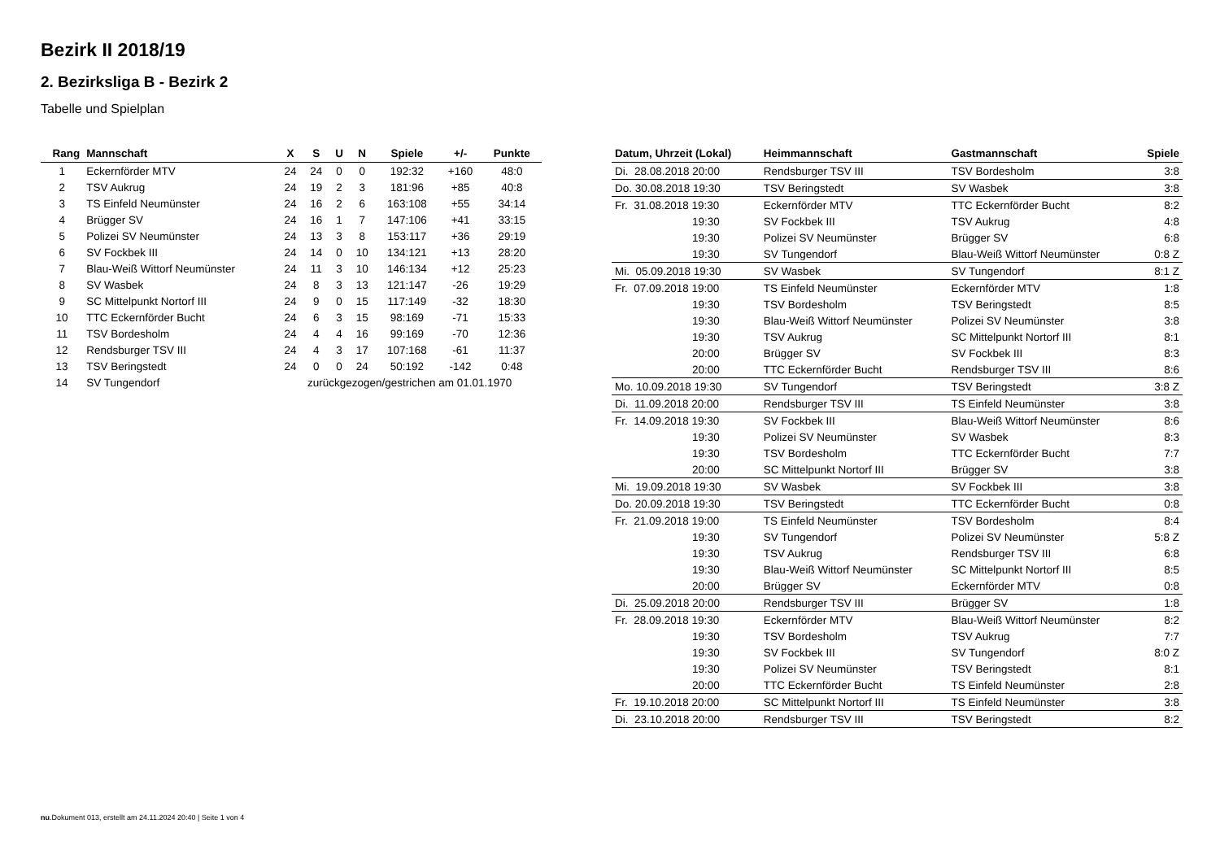Bezirk II 2018/19
2. Bezirksliga B - Bezirk 2
Tabelle und Spielplan
| Rang | Mannschaft | X | S | U | N | Spiele | +/- | Punkte |
| --- | --- | --- | --- | --- | --- | --- | --- | --- |
| 1 | Eckernförder MTV | 24 | 24 | 0 | 0 | 192:32 | +160 | 48:0 |
| 2 | TSV Aukrug | 24 | 19 | 2 | 3 | 181:96 | +85 | 40:8 |
| 3 | TS Einfeld Neumünster | 24 | 16 | 2 | 6 | 163:108 | +55 | 34:14 |
| 4 | Brügger SV | 24 | 16 | 1 | 7 | 147:106 | +41 | 33:15 |
| 5 | Polizei SV Neumünster | 24 | 13 | 3 | 8 | 153:117 | +36 | 29:19 |
| 6 | SV Fockbek III | 24 | 14 | 0 | 10 | 134:121 | +13 | 28:20 |
| 7 | Blau-Weiß Wittorf Neumünster | 24 | 11 | 3 | 10 | 146:134 | +12 | 25:23 |
| 8 | SV Wasbek | 24 | 8 | 3 | 13 | 121:147 | -26 | 19:29 |
| 9 | SC Mittelpunkt Nortorf III | 24 | 9 | 0 | 15 | 117:149 | -32 | 18:30 |
| 10 | TTC Eckernförder Bucht | 24 | 6 | 3 | 15 | 98:169 | -71 | 15:33 |
| 11 | TSV Bordesholm | 24 | 4 | 4 | 16 | 99:169 | -70 | 12:36 |
| 12 | Rendsburger TSV III | 24 | 4 | 3 | 17 | 107:168 | -61 | 11:37 |
| 13 | TSV Beringstedt | 24 | 0 | 0 | 24 | 50:192 | -142 | 0:48 |
| 14 | SV Tungendorf | zurückgezogen/gestrichen am 01.01.1970 | | | | | | |
| Datum, Uhrzeit (Lokal) | Heimmannschaft | Gastmannschaft | Spiele |
| --- | --- | --- | --- |
| Di. 28.08.2018 20:00 | Rendsburger TSV III | TSV Bordesholm | 3:8 |
| Do. 30.08.2018 19:30 | TSV Beringstedt | SV Wasbek | 3:8 |
| Fr. 31.08.2018 19:30 | Eckernförder MTV | TTC Eckernförder Bucht | 8:2 |
| 19:30 | SV Fockbek III | TSV Aukrug | 4:8 |
| 19:30 | Polizei SV Neumünster | Brügger SV | 6:8 |
| 19:30 | SV Tungendorf | Blau-Weiß Wittorf Neumünster | 0:8 Z |
| Mi. 05.09.2018 19:30 | SV Wasbek | SV Tungendorf | 8:1 Z |
| Fr. 07.09.2018 19:00 | TS Einfeld Neumünster | Eckernförder MTV | 1:8 |
| 19:30 | TSV Bordesholm | TSV Beringstedt | 8:5 |
| 19:30 | Blau-Weiß Wittorf Neumünster | Polizei SV Neumünster | 3:8 |
| 19:30 | TSV Aukrug | SC Mittelpunkt Nortorf III | 8:1 |
| 20:00 | Brügger SV | SV Fockbek III | 8:3 |
| 20:00 | TTC Eckernförder Bucht | Rendsburger TSV III | 8:6 |
| Mo. 10.09.2018 19:30 | SV Tungendorf | TSV Beringstedt | 3:8 Z |
| Di. 11.09.2018 20:00 | Rendsburger TSV III | TS Einfeld Neumünster | 3:8 |
| Fr. 14.09.2018 19:30 | SV Fockbek III | Blau-Weiß Wittorf Neumünster | 8:6 |
| 19:30 | Polizei SV Neumünster | SV Wasbek | 8:3 |
| 19:30 | TSV Bordesholm | TTC Eckernförder Bucht | 7:7 |
| 20:00 | SC Mittelpunkt Nortorf III | Brügger SV | 3:8 |
| Mi. 19.09.2018 19:30 | SV Wasbek | SV Fockbek III | 3:8 |
| Do. 20.09.2018 19:30 | TSV Beringstedt | TTC Eckernförder Bucht | 0:8 |
| Fr. 21.09.2018 19:00 | TS Einfeld Neumünster | TSV Bordesholm | 8:4 |
| 19:30 | SV Tungendorf | Polizei SV Neumünster | 5:8 Z |
| 19:30 | TSV Aukrug | Rendsburger TSV III | 6:8 |
| 19:30 | Blau-Weiß Wittorf Neumünster | SC Mittelpunkt Nortorf III | 8:5 |
| 20:00 | Brügger SV | Eckernförder MTV | 0:8 |
| Di. 25.09.2018 20:00 | Rendsburger TSV III | Brügger SV | 1:8 |
| Fr. 28.09.2018 19:30 | Eckernförder MTV | Blau-Weiß Wittorf Neumünster | 8:2 |
| 19:30 | TSV Bordesholm | TSV Aukrug | 7:7 |
| 19:30 | SV Fockbek III | SV Tungendorf | 8:0 Z |
| 19:30 | Polizei SV Neumünster | TSV Beringstedt | 8:1 |
| 20:00 | TTC Eckernförder Bucht | TS Einfeld Neumünster | 2:8 |
| Fr. 19.10.2018 20:00 | SC Mittelpunkt Nortorf III | TS Einfeld Neumünster | 3:8 |
| Di. 23.10.2018 20:00 | Rendsburger TSV III | TSV Beringstedt | 8:2 |
nu.Dokument 013, erstellt am 24.11.2024 20:40 | Seite 1 von 4